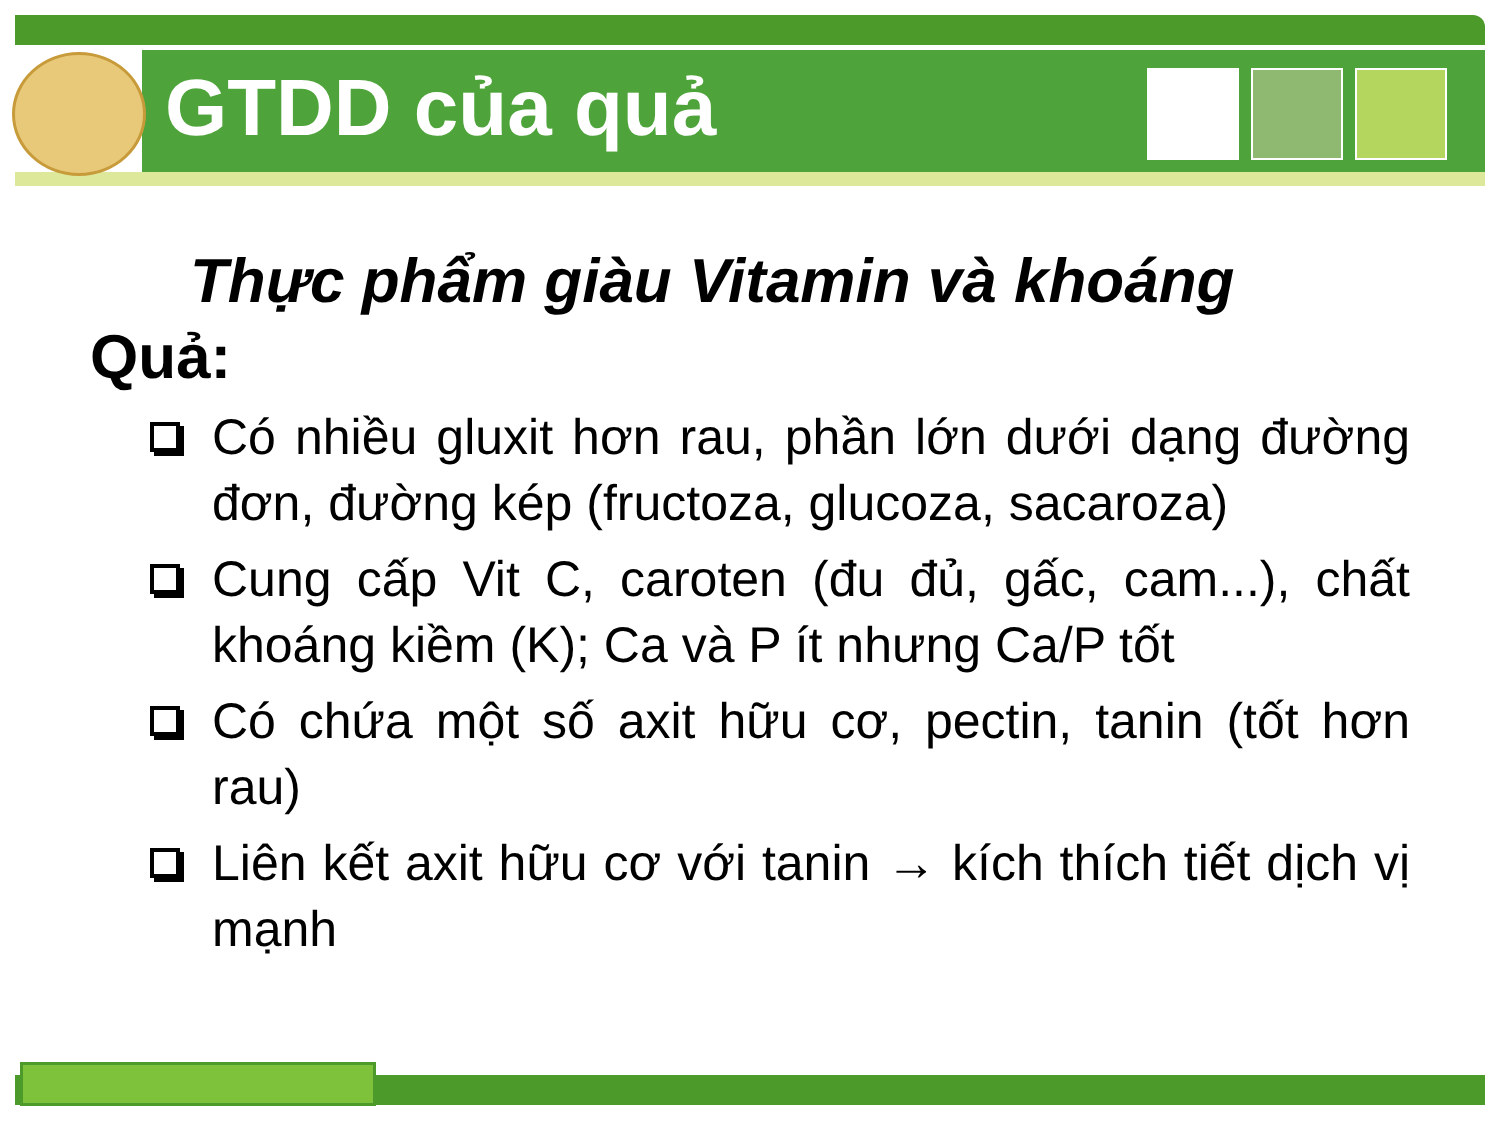GTDD của quả
Thực phẩm giàu Vitamin và khoáng
Quả:
Có nhiều gluxit hơn rau, phần lớn dưới dạng đường đơn, đường kép (fructoza, glucoza, sacaroza)
Cung cấp Vit C, caroten (đu đủ, gấc, cam...), chất khoáng kiềm (K); Ca và P ít nhưng Ca/P tốt
Có chứa một số axit hữu cơ, pectin, tanin (tốt hơn rau)
Liên kết axit hữu cơ với tanin → kích thích tiết dịch vị mạnh